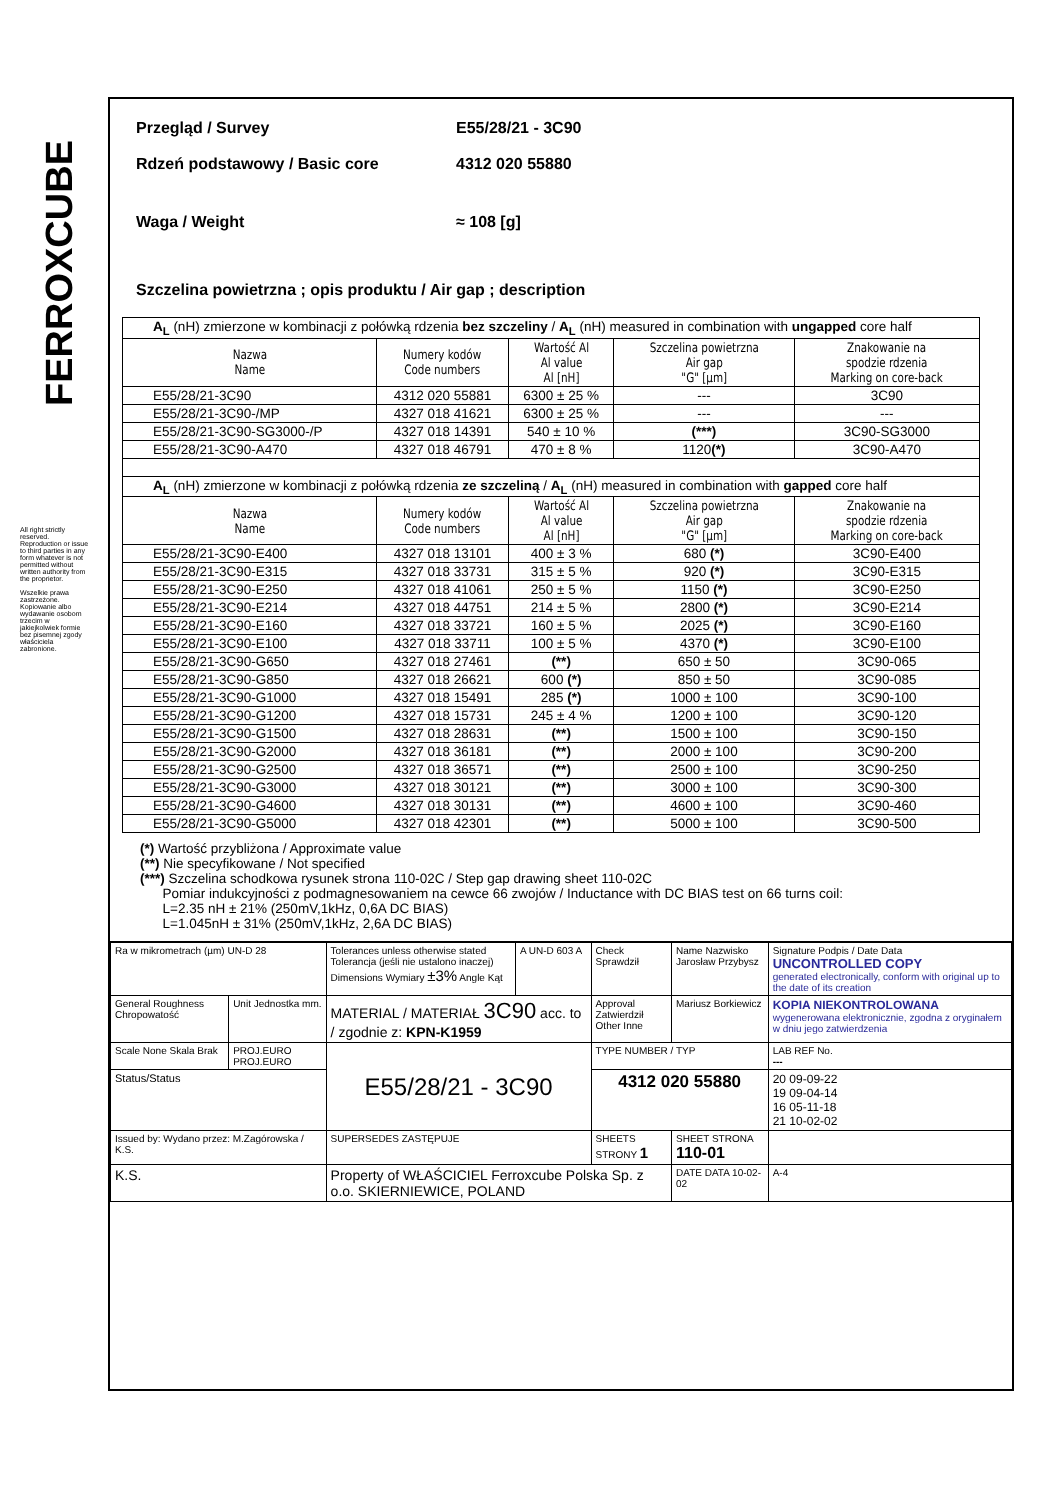FERROXCUBE
All right strictly reserved. Reproduction or issue to third parties in any form whatever is not permitted without written authority from the proprietor.
Wszelkie prawa zastrzeżone. Kopiowanie albo wydawanie osobom trzecim w jakiejkolwiek formie bez pisemnej zgody właściciela zabronione.
Przegląd / Survey E55/28/21 - 3C90
Rdzeń podstawowy / Basic core 4312 020 55880
Waga / Weight ≈ 108 [g]
Szczelina powietrzna ; opis produktu / Air gap ; description
| A<sub>L</sub> (nH) zmierzone w kombinacji z połówką rdzenia bez szczeliny / A<sub>L</sub> (nH) measured in combination with ungapped core half | | | | |
| Nazwa Name | Numery kodów Code numbers | Wartość Al Al value Al [nH] | Szczelina powietrzna Air gap "G" [µm] | Znakowanie na spodzie rdzenia Marking on core-back |
| E55/28/21-3C90 | 4312 020 55881 | 6300 ± 25 % | --- | 3C90 |
| E55/28/21-3C90-/MP | 4327 018 41621 | 6300 ± 25 % | --- | --- |
| E55/28/21-3C90-SG3000-/P | 4327 018 14391 | 540 ± 10 % | (***) | 3C90-SG3000 |
| E55/28/21-3C90-A470 | 4327 018 46791 | 470 ± 8 % | 1120 (*) | 3C90-A470 |
| A<sub>L</sub> (nH) zmierzone w kombinacji z połówką rdzenia ze szczeliną / A<sub>L</sub> (nH) measured in combination with gapped core half | | | | |
| Nazwa Name | Numery kodów Code numbers | Wartość Al Al value Al [nH] | Szczelina powietrzna Air gap "G" [µm] | Znakowanie na spodzie rdzenia Marking on core-back |
| E55/28/21-3C90-E400 | 4327 018 13101 | 400 ± 3 % | 680 (*) | 3C90-E400 |
| E55/28/21-3C90-E315 | 4327 018 33731 | 315 ± 5 % | 920 (*) | 3C90-E315 |
| E55/28/21-3C90-E250 | 4327 018 41061 | 250 ± 5 % | 1150 (*) | 3C90-E250 |
| E55/28/21-3C90-E214 | 4327 018 44751 | 214 ± 5 % | 2800 (*) | 3C90-E214 |
| E55/28/21-3C90-E160 | 4327 018 33721 | 160 ± 5 % | 2025 (*) | 3C90-E160 |
| E55/28/21-3C90-E100 | 4327 018 33711 | 100 ± 5 % | 4370 (*) | 3C90-E100 |
| E55/28/21-3C90-G650 | 4327 018 27461 | (**) | 650 ± 50 | 3C90-065 |
| E55/28/21-3C90-G850 | 4327 018 26621 | 600 (*) | 850 ± 50 | 3C90-085 |
| E55/28/21-3C90-G1000 | 4327 018 15491 | 285 (*) | 1000 ± 100 | 3C90-100 |
| E55/28/21-3C90-G1200 | 4327 018 15731 | 245 ± 4 % | 1200 ± 100 | 3C90-120 |
| E55/28/21-3C90-G1500 | 4327 018 28631 | (**) | 1500 ± 100 | 3C90-150 |
| E55/28/21-3C90-G2000 | 4327 018 36181 | (**) | 2000 ± 100 | 3C90-200 |
| E55/28/21-3C90-G2500 | 4327 018 36571 | (**) | 2500 ± 100 | 3C90-250 |
| E55/28/21-3C90-G3000 | 4327 018 30121 | (**) | 3000 ± 100 | 3C90-300 |
| E55/28/21-3C90-G4600 | 4327 018 30131 | (**) | 4600 ± 100 | 3C90-460 |
| E55/28/21-3C90-G5000 | 4327 018 42301 | (**) | 5000 ± 100 | 3C90-500 |
(*) Wartość przybliżona / Approximate value
(**) Nie specyfikowane / Not specified
(***) Szczelina schodkowa rysunek strona 110-02C / Step gap drawing sheet 110-02C
Pomiar indukcyjności z podmagnesowaniem na cewce 66 zwojów / Inductance with DC BIAS test on 66 turns coil:
L=2.35 nH ± 21% (250mV,1kHz, 0,6A DC BIAS)
L=1.045nH ± 31% (250mV,1kHz, 2,6A DC BIAS)
| Ra w mikrometrach (µm) UN-D 28 | | Tolerances unless otherwise stated Tolerancja (jeśli nie ustalono inaczej) Dimensions Wymiary ±3% Angle Kąt | A UN-D 603 A | Check Sprawdził | Name Nazwisko Jarosław Przybysz | Signature Podpis / Date Data UNCONTROLLED COPY generated electronically, conform with original up to the date of its creation |
| General Roughness Chropowatość | Unit Jednostka mm. | MATERIAL / MATERIAŁ 3C90 acc. to / zgodnie z: KPN-K1959 | | Approval Zatwierdził Other Inne | Mariusz Borkiewicz | KOPIA NIEKONTROLOWANA wygenerowana elektronicznie, zgodna z oryginałem w dniu jego zatwierdzenia |
| Scale None Skala Brak | PROJ.EURO PROJ.EURO | E55/28/21 - 3C90 | | TYPE NUMBER / TYP | | LAB REF No. --- |
| Status/Status | | | | 4312 020 55880 | | 20 09-09-22 19 09-04-14 16 05-11-18 21 10-02-02 |
| Issued by: Wydano przez: M.Zagórowska / K.S. | | SUPERSEDES ZASTĘPUJE | | SHEETS STRONY 1 | SHEET STRONA 110-01 | |
| K.S. | | Property of WŁAŚCICIEL Ferroxcube Polska Sp. z o.o. SKIERNIEWICE, POLAND | | | DATE DATA 10-02-02 | A-4 |